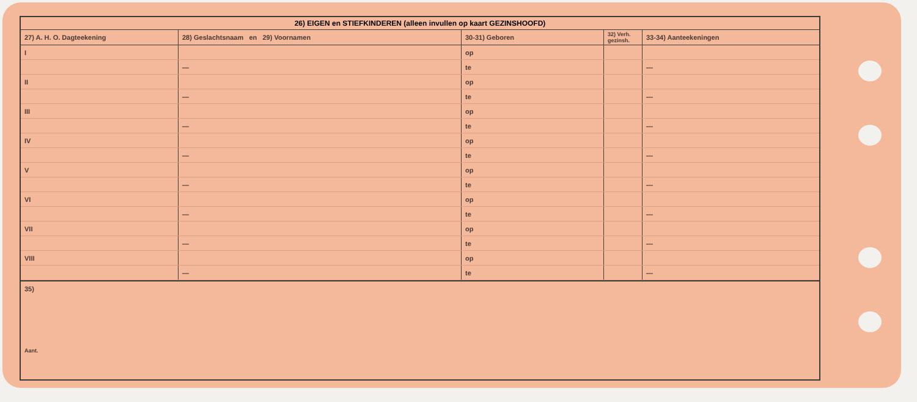26) EIGEN en STIEFKINDEREN (alleen invullen op kaart GEZINSHOOFD)
| 27) A. H. O. Dagteekening | 28) Geslachtsnaam en 29) Voornamen | 30-31) Geboren | 32) Verh. gezinsh. | 33-34) Aanteekeningen |
| --- | --- | --- | --- | --- |
| I | | op | | |
| | — | te | | — |
| II | | op | | |
| | — | te | | — |
| III | | op | | |
| | — | te | | — |
| IV | | op | | |
| | — | te | | — |
| V | | op | | |
| | — | te | | — |
| VI | | op | | |
| | — | te | | — |
| VII | | op | | |
| | — | te | | — |
| VIII | | op | | |
| | — | te | | — |
35)
Aant.